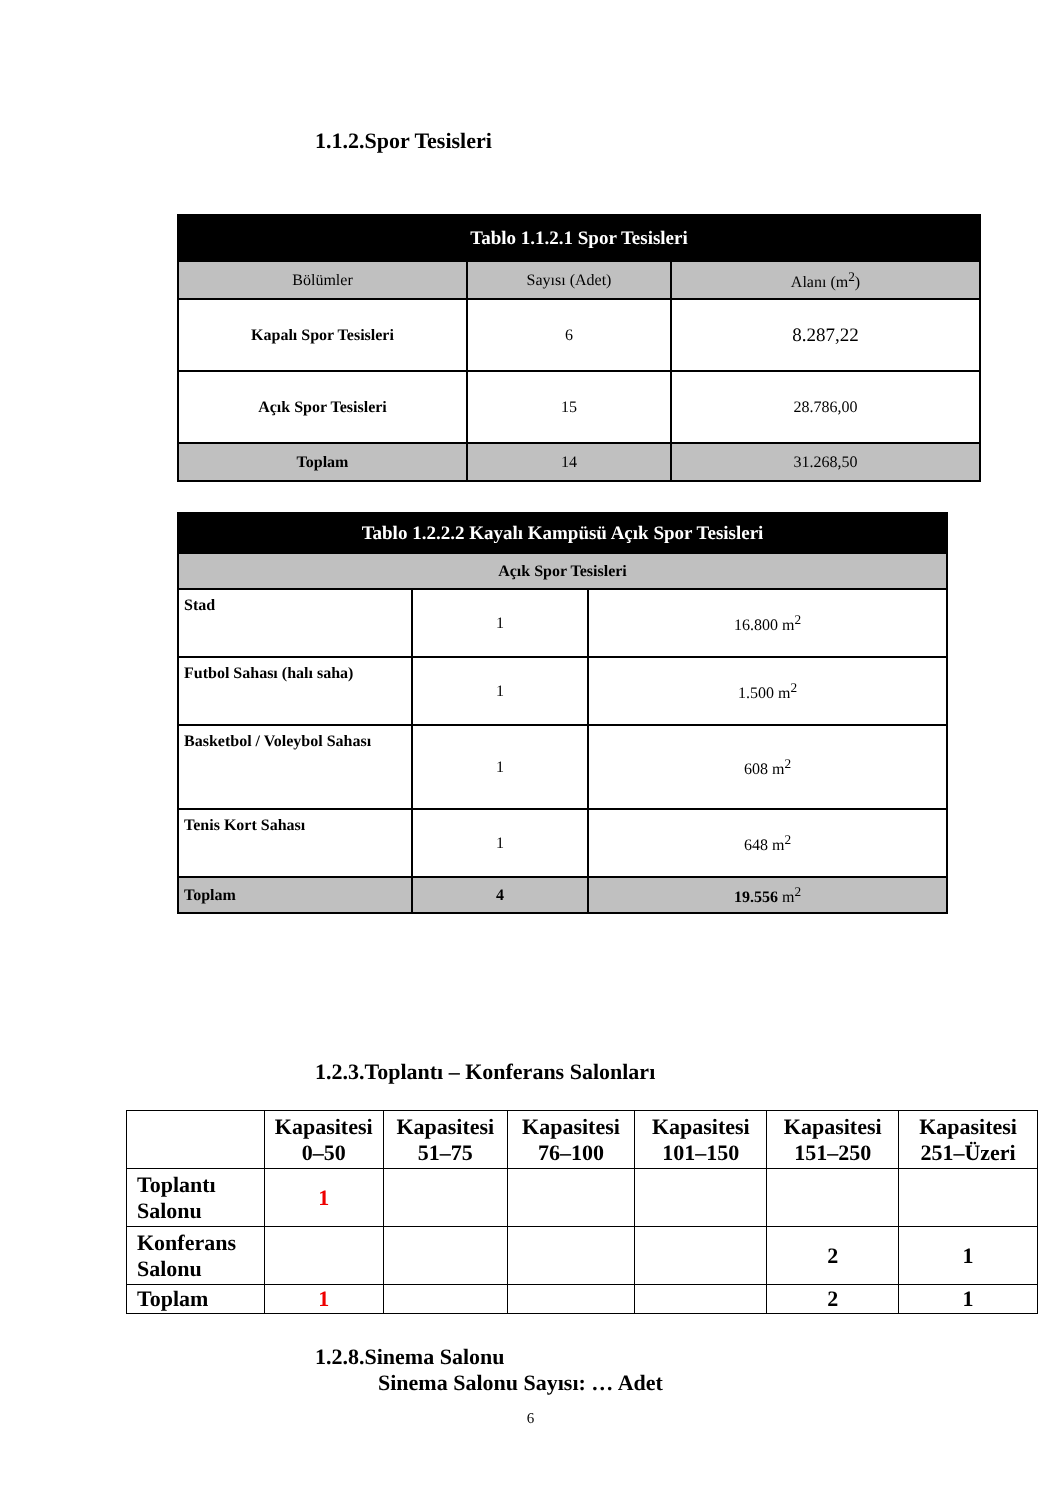1.1.2.Spor Tesisleri
| Tablo 1.1.2.1 Spor Tesisleri | | |
| Bölümler | Sayısı (Adet) | Alanı (m<sup>2</sup>) |
| Kapalı Spor Tesisleri | 6 | 8.287,22 |
| Açık Spor Tesisleri | 15 | 28.786,00 |
| Toplam | 14 | 31.268,50 |
| Tablo 1.2.2.2 Kayalı Kampüsü Açık Spor Tesisleri | | |
| Açık Spor Tesisleri | | |
| Stad | 1 | 16.800 m<sup>2</sup> |
| Futbol Sahası (halı saha) | 1 | 1.500 m<sup>2</sup> |
| Basketbol / Voleybol Sahası | 1 | 608 m<sup>2</sup> |
| Tenis Kort Sahası | 1 | 648 m<sup>2</sup> |
| Toplam | 4 | 19.556 m<sup>2</sup> |
1.2.3.Toplantı – Konferans Salonları
| | Kapasitesi 0–50 | Kapasitesi 51–75 | Kapasitesi 76–100 | Kapasitesi 101–150 | Kapasitesi 151–250 | Kapasitesi 251–Üzeri |
| Toplantı Salonu | 1 | | | | | |
| Konferans Salonu | | | | | 2 | 1 |
| Toplam | 1 | | | | 2 | 1 |
1.2.8.Sinema Salonu
Sinema Salonu Sayısı: … Adet
6